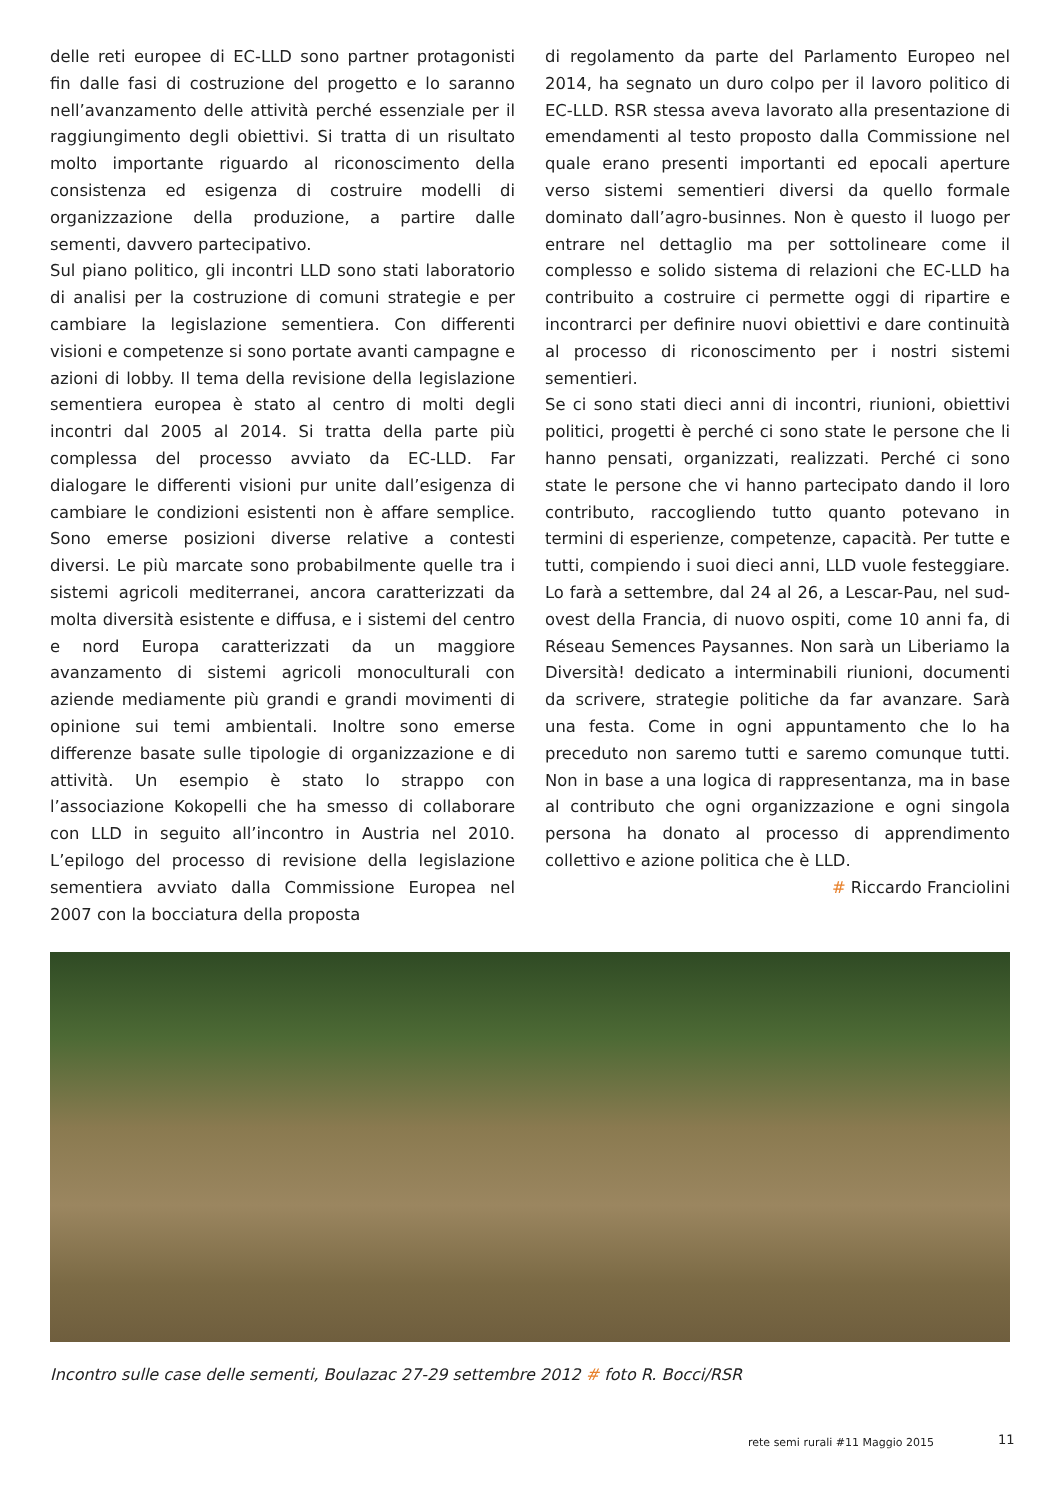delle reti europee di EC-LLD sono partner protagonisti fin dalle fasi di costruzione del progetto e lo saranno nell’avanzamento delle attività perché essenziale per il raggiungimento degli obiettivi. Si tratta di un risultato molto importante riguardo al riconoscimento della consistenza ed esigenza di costruire modelli di organizzazione della produzione, a partire dalle sementi, davvero partecipativo.
Sul piano politico, gli incontri LLD sono stati laboratorio di analisi per la costruzione di comuni strategie e per cambiare la legislazione sementiera. Con differenti visioni e competenze si sono portate avanti campagne e azioni di lobby. Il tema della revisione della legislazione sementiera europea è stato al centro di molti degli incontri dal 2005 al 2014. Si tratta della parte più complessa del processo avviato da EC-LLD. Far dialogare le differenti visioni pur unite dall’esigenza di cambiare le condizioni esistenti non è affare semplice. Sono emerse posizioni diverse relative a contesti diversi. Le più marcate sono probabilmente quelle tra i sistemi agricoli mediterranei, ancora caratterizzati da molta diversità esistente e diffusa, e i sistemi del centro e nord Europa caratterizzati da un maggiore avanzamento di sistemi agricoli monoculturali con aziende mediamente più grandi e grandi movimenti di opinione sui temi ambientali. Inoltre sono emerse differenze basate sulle tipologie di organizzazione e di attività. Un esempio è stato lo strappo con l’associazione Kokopelli che ha smesso di collaborare con LLD in seguito all’incontro in Austria nel 2010. L’epilogo del processo di revisione della legislazione sementiera avviato dalla Commissione Europea nel 2007 con la bocciatura della proposta
di regolamento da parte del Parlamento Europeo nel 2014, ha segnato un duro colpo per il lavoro politico di EC-LLD. RSR stessa aveva lavorato alla presentazione di emendamenti al testo proposto dalla Commissione nel quale erano presenti importanti ed epocali aperture verso sistemi sementieri diversi da quello formale dominato dall’agro-businnes. Non è questo il luogo per entrare nel dettaglio ma per sottolineare come il complesso e solido sistema di relazioni che EC-LLD ha contribuito a costruire ci permette oggi di ripartire e incontrarci per definire nuovi obiettivi e dare continuità al processo di riconoscimento per i nostri sistemi sementieri.
Se ci sono stati dieci anni di incontri, riunioni, obiettivi politici, progetti è perché ci sono state le persone che li hanno pensati, organizzati, realizzati. Perché ci sono state le persone che vi hanno partecipato dando il loro contributo, raccogliendo tutto quanto potevano in termini di esperienze, competenze, capacità. Per tutte e tutti, compiendo i suoi dieci anni, LLD vuole festeggiare. Lo farà a settembre, dal 24 al 26, a Lescar-Pau, nel sud-ovest della Francia, di nuovo ospiti, come 10 anni fa, di Réseau Semences Paysannes. Non sarà un Liberiamo la Diversità! dedicato a interminabili riunioni, documenti da scrivere, strategie politiche da far avanzare. Sarà una festa. Come in ogni appuntamento che lo ha preceduto non saremo tutti e saremo comunque tutti. Non in base a una logica di rappresentanza, ma in base al contributo che ogni organizzazione e ogni singola persona ha donato al processo di apprendimento collettivo e azione politica che è LLD.
# Riccardo Franciolini
Incontro sulle case delle sementi, Boulazac 27-29 settembre 2012 # foto R. Bocci/RSR
rete semi rurali #11 Maggio 2015
11